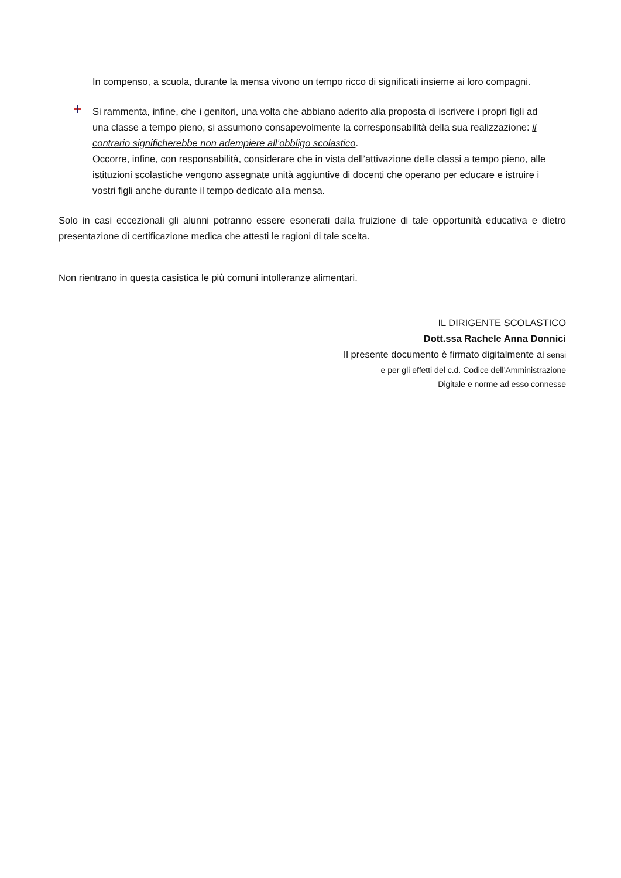In compenso, a scuola, durante la mensa vivono un tempo ricco di significati insieme ai loro compagni.
Si rammenta, infine, che i genitori, una volta che abbiano aderito alla proposta di iscrivere i propri figli ad una classe a tempo pieno, si assumono consapevolmente la corresponsabilità della sua realizzazione: il contrario significherebbe non adempiere all’obbligo scolastico.
Occorre, infine, con responsabilità, considerare che in vista dell’attivazione delle classi a tempo pieno, alle istituzioni scolastiche vengono assegnate unità aggiuntive di docenti che operano per educare e istruire i vostri figli anche durante il tempo dedicato alla mensa.
Solo in casi eccezionali gli alunni potranno essere esonerati dalla fruizione di tale opportunità educativa e dietro presentazione di certificazione medica che attesti le ragioni di tale scelta.
Non rientrano in questa casistica le più comuni intolleranze alimentari.
IL DIRIGENTE SCOLASTICO
Dott.ssa Rachele Anna Donnici
Il presente documento è firmato digitalmente ai sensi
e per gli effetti del c.d. Codice dell’Amministrazione
Digitale e norme ad esso connesse